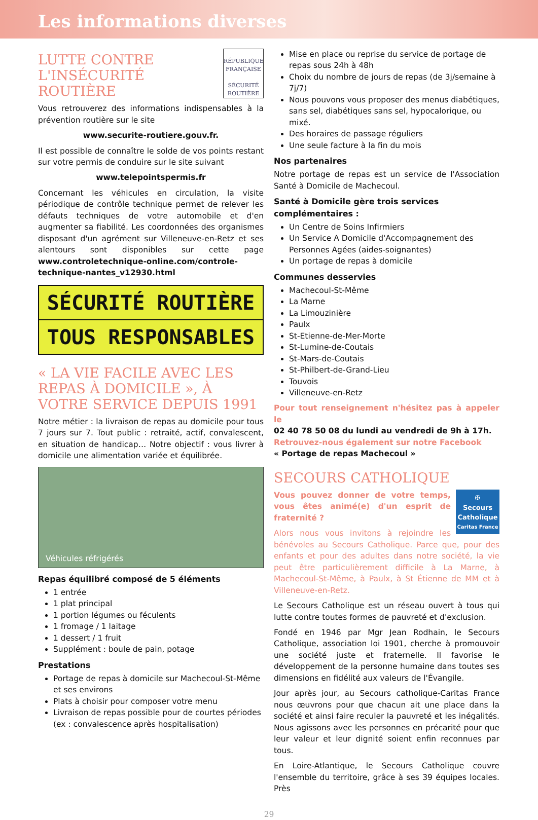Les informations diverses
RÉPUBLIQUE FRANÇAISE
SÉCURITÉ ROUTIÈRE
LUTTE CONTRE L'INSÉCURITÉ ROUTIÈRE
Vous retrouverez des informations indispensables à la prévention routière sur le site
www.securite-routiere.gouv.fr.
Il est possible de connaître le solde de vos points restant sur votre permis de conduire sur le site suivant
www.telepointspermis.fr
Concernant les véhicules en circulation, la visite périodique de contrôle technique permet de relever les défauts techniques de votre automobile et d'en augmenter sa fiabilité. Les coordonnées des organismes disposant d'un agrément sur Villeneuve-en-Retz et ses alentours sont disponibles sur cette page www.controletechnique-online.com/controle-technique-nantes_v12930.html
SÉCURITÉ ROUTIÈRE
TOUS RESPONSABLES
« LA VIE FACILE AVEC LES REPAS À DOMICILE », À VOTRE SERVICE DEPUIS 1991
Notre métier : la livraison de repas au domicile pour tous 7 jours sur 7. Tout public : retraité, actif, convalescent, en situation de handicap… Notre objectif : vous livrer à domicile une alimentation variée et équilibrée.
Véhicules réfrigérés
Repas équilibré composé de 5 éléments
1 entrée
1 plat principal
1 portion légumes ou féculents
1 fromage / 1 laitage
1 dessert / 1 fruit
Supplément : boule de pain, potage
Prestations
Portage de repas à domicile sur Machecoul-St-Même et ses environs
Plats à choisir pour composer votre menu
Livraison de repas possible pour de courtes périodes (ex : convalescence après hospitalisation)
Mise en place ou reprise du service de portage de repas sous 24h à 48h
Choix du nombre de jours de repas (de 3j/semaine à 7j/7)
Nous pouvons vous proposer des menus diabétiques, sans sel, diabétiques sans sel, hypocalorique, ou mixé.
Des horaires de passage réguliers
Une seule facture à la fin du mois
Nos partenaires
Notre portage de repas est un service de l'Association Santé à Domicile de Machecoul.
Santé à Domicile gère trois services complémentaires :
Un Centre de Soins Infirmiers
Un Service A Domicile d'Accompagnement des Personnes Agées (aides-soignantes)
Un portage de repas à domicile
Communes desservies
Machecoul-St-Même
La Marne
La Limouzinière
Paulx
St-Etienne-de-Mer-Morte
St-Lumine-de-Coutais
St-Mars-de-Coutais
St-Philbert-de-Grand-Lieu
Touvois
Villeneuve-en-Retz
Pour tout renseignement n'hésitez pas à appeler le
02 40 78 50 08 du lundi au vendredi de 9h à 17h.
Retrouvez-nous également sur notre Facebook
« Portage de repas Machecoul »
SECOURS CATHOLIQUE
✠
Secours Catholique
Caritas France
Vous pouvez donner de votre temps, vous êtes animé(e) d'un esprit de fraternité ?
Alors nous vous invitons à rejoindre les bénévoles au Secours Catholique. Parce que, pour des enfants et pour des adultes dans notre société, la vie peut être particulièrement difficile à La Marne, à Machecoul-St-Même, à Paulx, à St Étienne de MM et à Villeneuve-en-Retz.
Le Secours Catholique est un réseau ouvert à tous qui lutte contre toutes formes de pauvreté et d'exclusion.
Fondé en 1946 par Mgr Jean Rodhain, le Secours Catholique, association loi 1901, cherche à promouvoir une société juste et fraternelle. Il favorise le développement de la personne humaine dans toutes ses dimensions en fidélité aux valeurs de l'Évangile.
Jour après jour, au Secours catholique-Caritas France nous œuvrons pour que chacun ait une place dans la société et ainsi faire reculer la pauvreté et les inégalités. Nous agissons avec les personnes en précarité pour que leur valeur et leur dignité soient enfin reconnues par tous.
En Loire-Atlantique, le Secours Catholique couvre l'ensemble du territoire, grâce à ses 39 équipes locales. Près
29